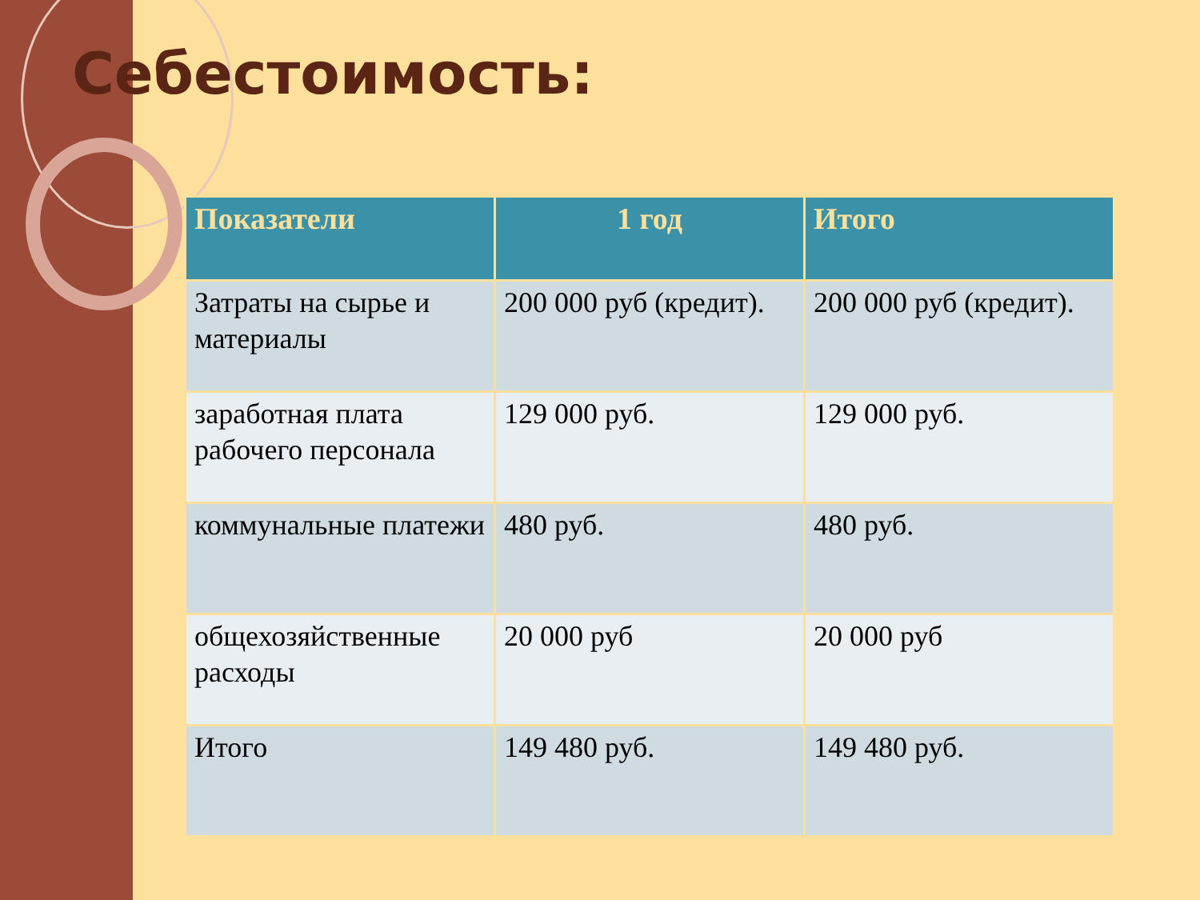Себестоимость:
| Показатели | 1 год | Итого |
| --- | --- | --- |
| Затраты на сырье и материалы | 200 000 руб (кредит). | 200 000 руб (кредит). |
| заработная плата рабочего персонала | 129 000 руб. | 129 000 руб. |
| коммунальные платежи | 480 руб. | 480 руб. |
| общехозяйственные расходы | 20 000 руб | 20 000 руб |
| Итого | 149 480 руб. | 149 480 руб. |